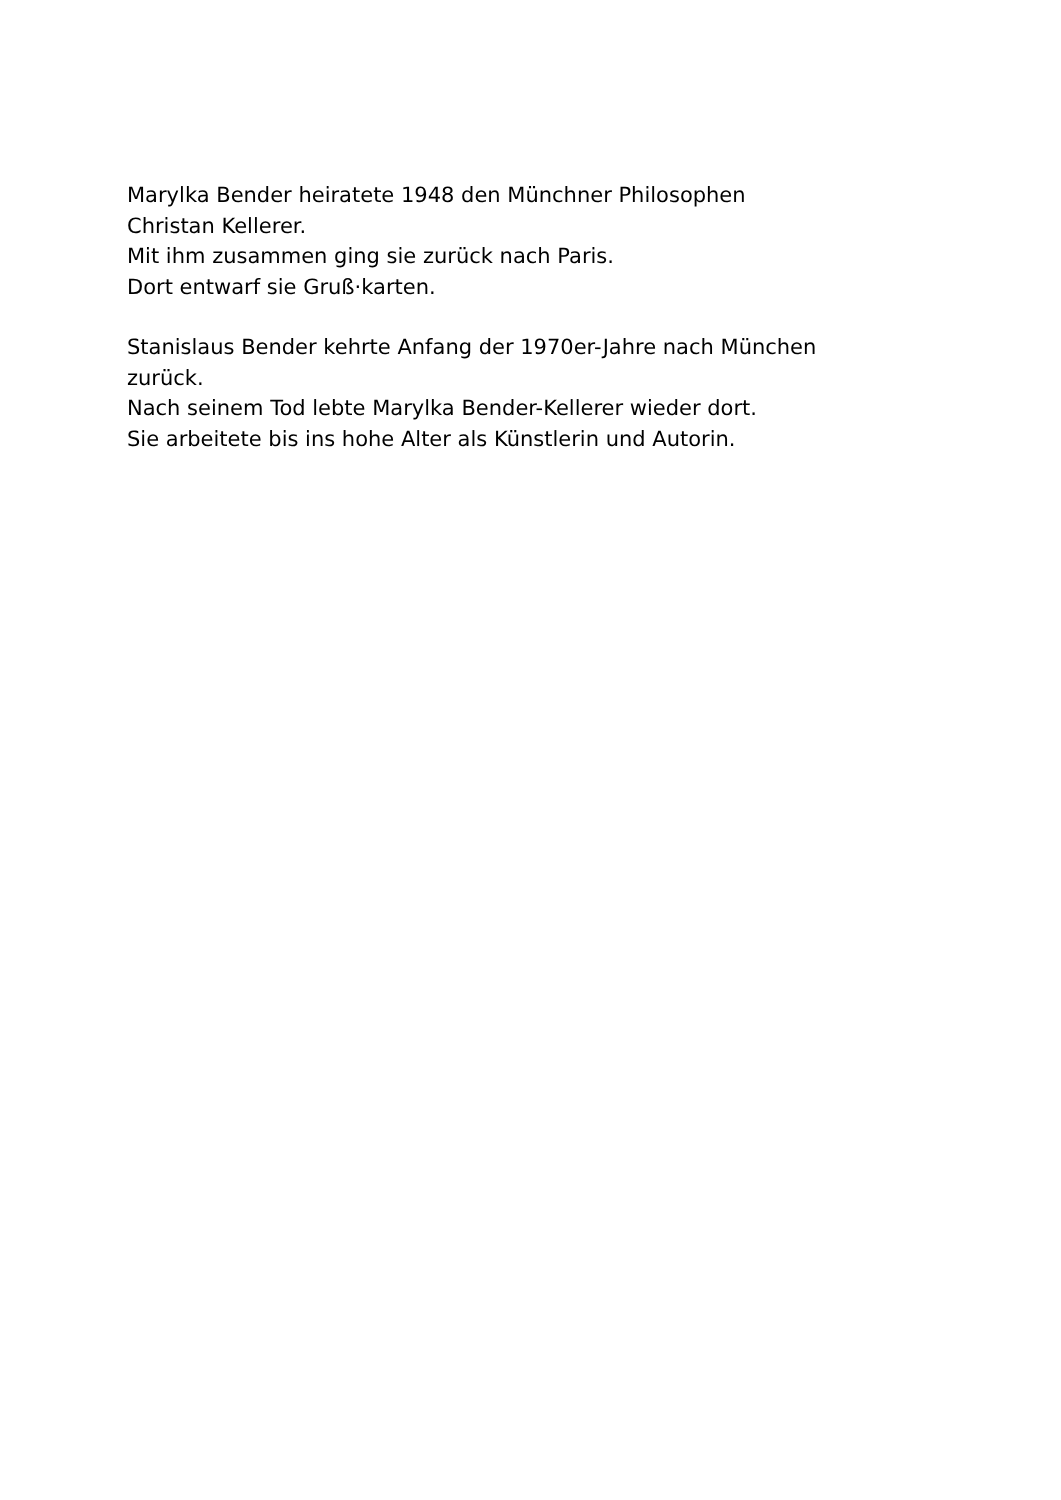Marylka Bender heiratete 1948 den Münchner Philosophen
Christan Kellerer.
Mit ihm zusammen ging sie zurück nach Paris.
Dort entwarf sie Gruß·karten.
Stanislaus Bender kehrte Anfang der 1970er-Jahre nach München
zurück.
Nach seinem Tod lebte Marylka Bender-Kellerer wieder dort.
Sie arbeitete bis ins hohe Alter als Künstlerin und Autorin.